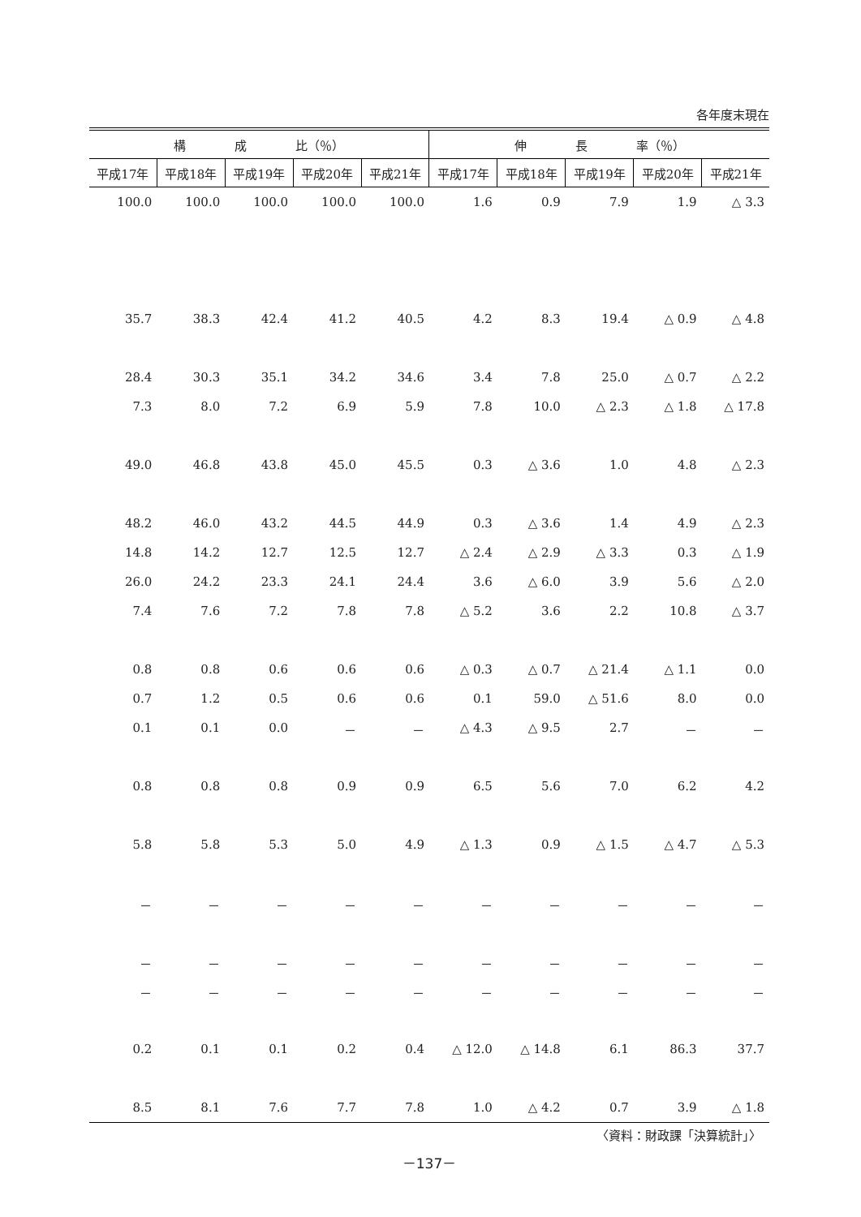各年度末現在
| 構 成 比（％） | | | | | 伸 長 率（％） | | | | |
| --- | --- | --- | --- | --- | --- | --- | --- | --- | --- |
| 平成17年 | 平成18年 | 平成19年 | 平成20年 | 平成21年 | 平成17年 | 平成18年 | 平成19年 | 平成20年 | 平成21年 |
| 100.0 | 100.0 | 100.0 | 100.0 | 100.0 | 1.6 | 0.9 | 7.9 | 1.9 | △ 3.3 |
| 35.7 | 38.3 | 42.4 | 41.2 | 40.5 | 4.2 | 8.3 | 19.4 | △ 0.9 | △ 4.8 |
| 28.4 | 30.3 | 35.1 | 34.2 | 34.6 | 3.4 | 7.8 | 25.0 | △ 0.7 | △ 2.2 |
| 7.3 | 8.0 | 7.2 | 6.9 | 5.9 | 7.8 | 10.0 | △ 2.3 | △ 1.8 | △ 17.8 |
| 49.0 | 46.8 | 43.8 | 45.0 | 45.5 | 0.3 | △ 3.6 | 1.0 | 4.8 | △ 2.3 |
| 48.2 | 46.0 | 43.2 | 44.5 | 44.9 | 0.3 | △ 3.6 | 1.4 | 4.9 | △ 2.3 |
| 14.8 | 14.2 | 12.7 | 12.5 | 12.7 | △ 2.4 | △ 2.9 | △ 3.3 | 0.3 | △ 1.9 |
| 26.0 | 24.2 | 23.3 | 24.1 | 24.4 | 3.6 | △ 6.0 | 3.9 | 5.6 | △ 2.0 |
| 7.4 | 7.6 | 7.2 | 7.8 | 7.8 | △ 5.2 | 3.6 | 2.2 | 10.8 | △ 3.7 |
| 0.8 | 0.8 | 0.6 | 0.6 | 0.6 | △ 0.3 | △ 0.7 | △ 21.4 | △ 1.1 | 0.0 |
| 0.7 | 1.2 | 0.5 | 0.6 | 0.6 | 0.1 | 59.0 | △ 51.6 | 8.0 | 0.0 |
| 0.1 | 0.1 | 0.0 | － | － | △ 4.3 | △ 9.5 | 2.7 | － | － |
| 0.8 | 0.8 | 0.8 | 0.9 | 0.9 | 6.5 | 5.6 | 7.0 | 6.2 | 4.2 |
| 5.8 | 5.8 | 5.3 | 5.0 | 4.9 | △ 1.3 | 0.9 | △ 1.5 | △ 4.7 | △ 5.3 |
| － | － | － | － | － | － | － | － | － | － |
| － | － | － | － | － | － | － | － | － | － |
| － | － | － | － | － | － | － | － | － | － |
| 0.2 | 0.1 | 0.1 | 0.2 | 0.4 | △ 12.0 | △ 14.8 | 6.1 | 86.3 | 37.7 |
| 8.5 | 8.1 | 7.6 | 7.7 | 7.8 | 1.0 | △ 4.2 | 0.7 | 3.9 | △ 1.8 |
〈資料：財政課「決算統計」〉
－137－